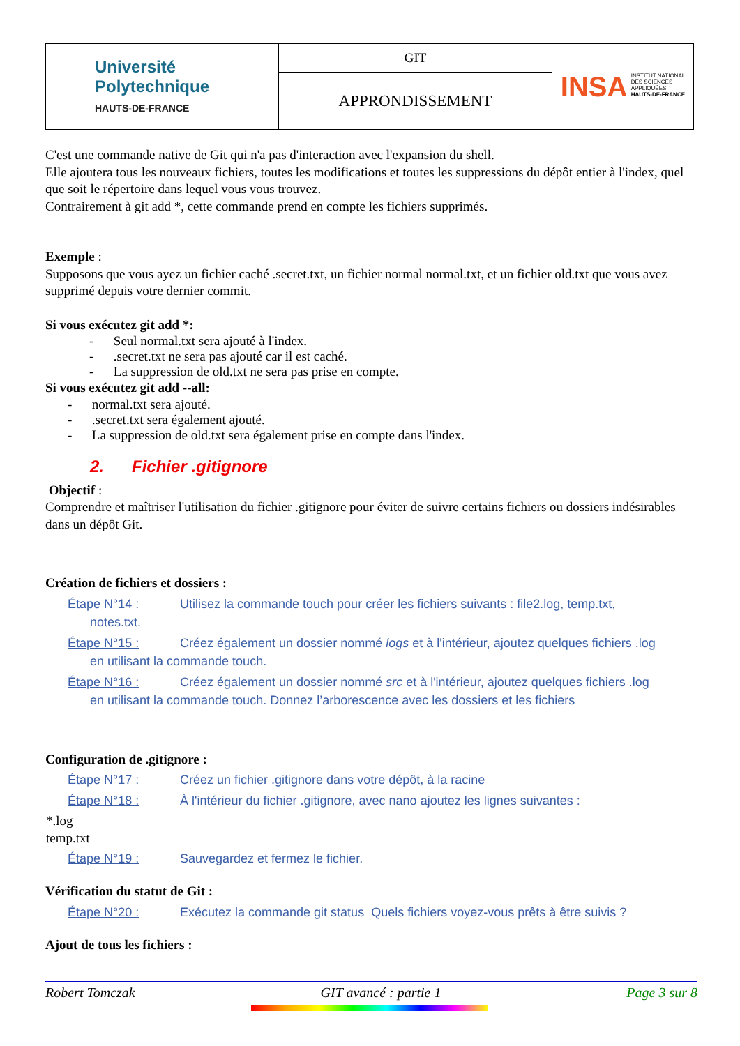| Université Polytechnique HAUTS-DE-FRANCE | GIT | INSA INSTITUT NATIONAL DES SCIENCES APPLIQUÉES HAUTS-DE-FRANCE |
| | APPRONDISSEMENT | |
C'est une commande native de Git qui n'a pas d'interaction avec l'expansion du shell.
Elle ajoutera tous les nouveaux fichiers, toutes les modifications et toutes les suppressions du dépôt entier à l'index, quel que soit le répertoire dans lequel vous vous trouvez.
Contrairement à git add *, cette commande prend en compte les fichiers supprimés.
Exemple :
Supposons que vous ayez un fichier caché .secret.txt, un fichier normal normal.txt, et un fichier old.txt que vous avez supprimé depuis votre dernier commit.
Si vous exécutez git add *:
- Seul normal.txt sera ajouté à l'index.
- .secret.txt ne sera pas ajouté car il est caché.
- La suppression de old.txt ne sera pas prise en compte.
Si vous exécutez git add --all:
- normal.txt sera ajouté.
- .secret.txt sera également ajouté.
- La suppression de old.txt sera également prise en compte dans l'index.
2. Fichier .gitignore
Objectif :
Comprendre et maîtriser l'utilisation du fichier .gitignore pour éviter de suivre certains fichiers ou dossiers indésirables dans un dépôt Git.
Création de fichiers et dossiers :
Étape N°14 : Utilisez la commande touch pour créer les fichiers suivants : file2.log, temp.txt,
notes.txt.
Étape N°15 : Créez également un dossier nommé logs et à l'intérieur, ajoutez quelques fichiers .log
en utilisant la commande touch.
Étape N°16 : Créez également un dossier nommé src et à l'intérieur, ajoutez quelques fichiers .log
en utilisant la commande touch. Donnez l’arborescence avec les dossiers et les fichiers
Configuration de .gitignore :
Étape N°17 : Créez un fichier .gitignore dans votre dépôt, à la racine
Étape N°18 : À l'intérieur du fichier .gitignore, avec nano ajoutez les lignes suivantes :
*.log
temp.txt
Étape N°19 : Sauvegardez et fermez le fichier.
Vérification du statut de Git :
Étape N°20 : Exécutez la commande git status Quels fichiers voyez-vous prêts à être suivis ?
Ajout de tous les fichiers :
Robert Tomczak GIT avancé : partie 1 Page 3 sur 8